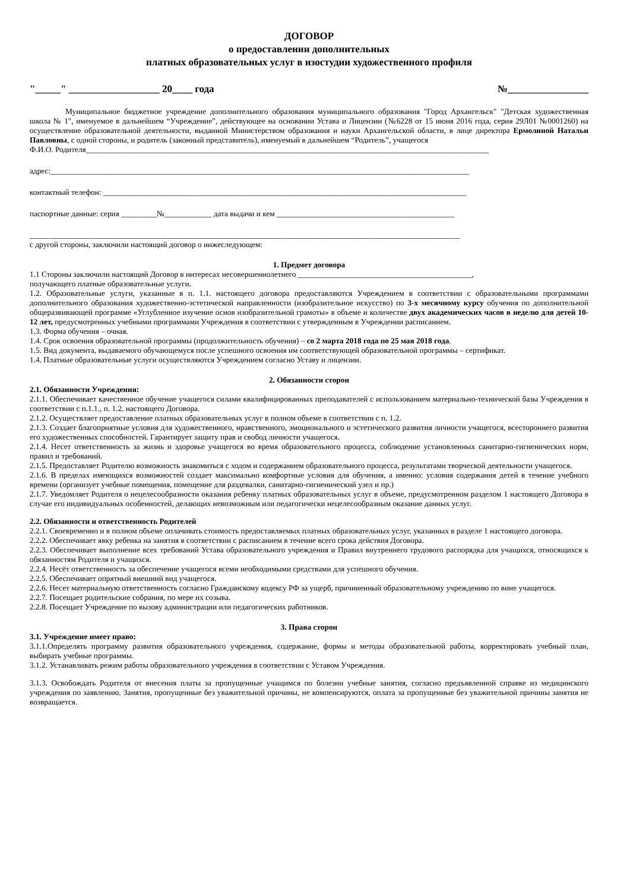ДОГОВОР
о предоставлении дополнительных
платных образовательных услуг в изостудии художественного профиля
"_____" __________________ 20____ года №________________
Муниципальное бюджетное учреждение дополнительного образования муниципального образования "Город Архангельск" "Детская художественная школа № 1", именуемое в дальнейшем “Учреждение”, действующее на основании Устава и Лицензии (№6228 от 15 июня 2016 года, серия 29Л01 №0001260) на осуществление образовательной деятельности, выданной Министерством образования и науки Архангельской области, в лице директора Ермолиной Натальи Павловны, с одной стороны, и родитель (законный представитель), именуемый в дальнейшем “Родитель”, учащегося
Ф.И.О. Родителя______________________________________________________________________________________________________
адрес:__________________________________________________________________________________________________________
контактный телефон: ____________________________________________________________________________________________
паспортные данные: серия _________№____________ дата выдачи и кем _____________________________________________
_____________________________________________________________________________________________________________
с другой стороны, заключили настоящий договор о нижеследующем:
1. Предмет договора
1.1 Стороны заключили настоящий Договор в интересах несовершеннолетнего ____________________________________________,
получающего платные образовательные услуги.
1.2. Образовательные услуги, указанные в п. 1.1. настоящего договора предоставляются Учреждением в соответствии с образовательными программами дополнительного образования художественно-эстетической направленности (изобразительное искусство) по 3-х месячному курсу обучения по дополнительной общеразвивающей программе «Углубленное изучение основ изобразительной грамоты» в объеме и количестве двух академических часов в неделю для детей 10-12 лет, предусмотренных учебными программами Учреждения в соответствии с утвержденным в Учреждении расписанием.
1.3. Форма обучения – очная.
1.4. Срок освоения образовательной программы (продолжительность обучения) – со 2 марта 2018 года по 25 мая 2018 года.
1.5. Вид документа, выдаваемого обучающемуся после успешного освоения им соответствующей образовательной программы – сертификат.
1.4. Платные образовательные услуги осуществляются Учреждением согласно Уставу и лицензии.
2. Обязанности сторон
2.1. Обязанности Учреждения:
2.1.1. Обеспечивает качественное обучение учащегося силами квалифицированных преподавателей с использованием материально-технической базы Учреждения в соответствии с п.1.1., п. 1.2. настоящего Договора.
2.1.2. Осуществляет предоставление платных образовательных услуг в полном объеме в соответствии с п. 1.2.
2.1.3. Создает благоприятные условия для художественного, нравственного, эмоционального и эстетического развития личности учащегося, всестороннего развития его художественных способностей. Гарантирует защиту прав и свобод личности учащегося.
2.1.4. Несет ответственность за жизнь и здоровье учащегося во время образовательного процесса, соблюдение установленных санитарно-гигиенических норм, правил и требований.
2.1.5. Предоставляет Родителю возможность знакомиться с ходом и содержанием образовательного процесса, результатами творческой деятельности учащегося.
2.1.6. В пределах имеющихся возможностей создает максимально комфортные условия для обучения, а именно: условия содержания детей в течение учебного времени (организует учебные помещения, помещение для раздевалки, санитарно-гигиенический узел и пр.)
2.1.7. Уведомляет Родителя о нецелесообразности оказания ребенку платных образовательных услуг в объеме, предусмотренном разделом 1 настоящего Договора в случае его индивидуальных особенностей, делающих невозможным или педагогически нецелесообразным оказание данных услуг.
2.2. Обязанности и ответственность Родителей
2.2.1. Своевременно и в полном объеме оплачивать стоимость предоставляемых платных образовательных услуг, указанных в разделе 1 настоящего договора.
2.2.2. Обеспечивает явку ребенка на занятия в соответствии с расписанием в течение всего срока действия Договора.
2.2.3. Обеспечивает выполнение всех требований Устава образовательного учреждения и Правил внутреннего трудового распорядка для учащихся, относящихся к обязанностям Родителя и учащихся.
2.2.4. Несёт ответственность за обеспечение учащегося всеми необходимыми средствами для успешного обучения.
2.2.5. Обеспечивает опрятный внешний вид учащегося.
2.2.6. Несет материальную ответственность согласно Гражданскому кодексу РФ за ущерб, причиненный образовательному учреждению по вине учащегося.
2.2.7. Посещает родительские собрания, по мере их созыва.
2.2.8. Посещает Учреждение по вызову администрации или педагогических работников.
3. Права сторон
3.1. Учреждение имеет право:
3.1.1.Определять программу развития образовательного учреждения, содержание, формы и методы образовательной работы, корректировать учебный план, выбирать учебные программы.
3.1.2. Устанавливать режим работы образовательного учреждения в соответствии с Уставом Учреждения.
3.1.3. Освобождать Родителя от внесения платы за пропущенные учащимся по болезни учебные занятия, согласно предъявленной справке из медицинского учреждения по заявлению. Занятия, пропущенные без уважительной причины, не компенсируются, оплата за пропущенные без уважительной причины занятия не возвращается.